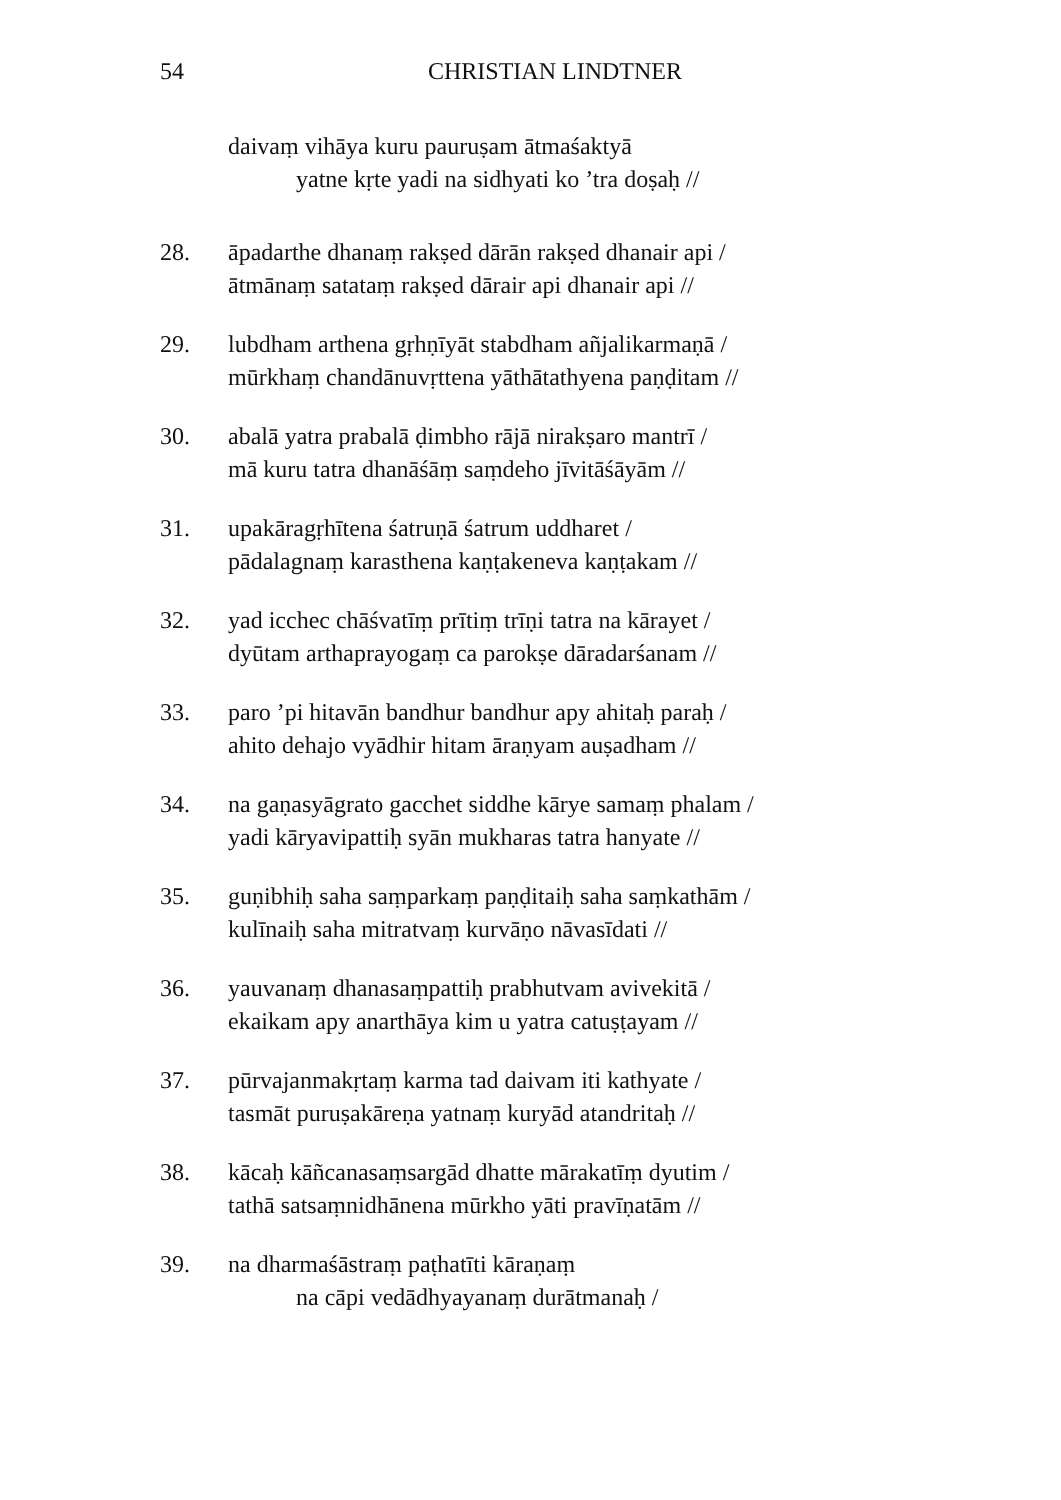54 CHRISTIAN LINDTNER
daivaṃ vihāya kuru pauruṣam ātmaśaktyā
yatne kṛte yadi na sidhyati ko ’tra doṣaḥ //
28. āpadarthe dhanaṃ rakṣed dārān rakṣed dhanair api /
ātmānaṃ satataṃ rakṣed dārair api dhanair api //
29. lubdham arthena gṛhṇīyāt stabdham añjalikarmaṇā /
mūrkhaṃ chandānuvṛttena yāthātathyena paṇḍitam //
30. abalā yatra prabalā ḍimbho rājā nirakṣaro mantrī /
mā kuru tatra dhanāśāṃ saṃdeho jīvitāśāyām //
31. upakāragṛhītena śatruṇā śatrum uddharet /
pādalagnaṃ karasthena kaṇṭakeneva kaṇṭakam //
32. yad icchec chāśvatīṃ prītiṃ trīṇi tatra na kārayet /
dyūtam arthaprayogaṃ ca parokṣe dāradarśanam //
33. paro ’pi hitavān bandhur bandhur apy ahitaḥ paraḥ /
ahito dehajo vyādhir hitam āraṇyam auṣadham //
34. na gaṇasyāgrato gacchet siddhe kārye samaṃ phalam /
yadi kāryavipattiḥ syān mukharas tatra hanyate //
35. guṇibhiḥ saha saṃparkaṃ paṇḍitaiḥ saha saṃkathām /
kulīnaiḥ saha mitratvaṃ kurvāṇo nāvasīdati //
36. yauvanaṃ dhanasaṃpattiḥ prabhutvam avivekitā /
ekaikam apy anarthāya kim u yatra catuṣṭayam //
37. pūrvajanmakṛtaṃ karma tad daivam iti kathyate /
tasmāt puruṣakāreṇa yatnaṃ kuryād atandritaḥ //
38. kācaḥ kāñcanasaṃsargād dhatte mārakatīṃ dyutim /
tathā satsaṃnidhānena mūrkho yāti pravīṇatām //
39. na dharmaśāstraṃ paṭhatīti kāraṇaṃ
na cāpi vedādhyayanaṃ durātmanaḥ /